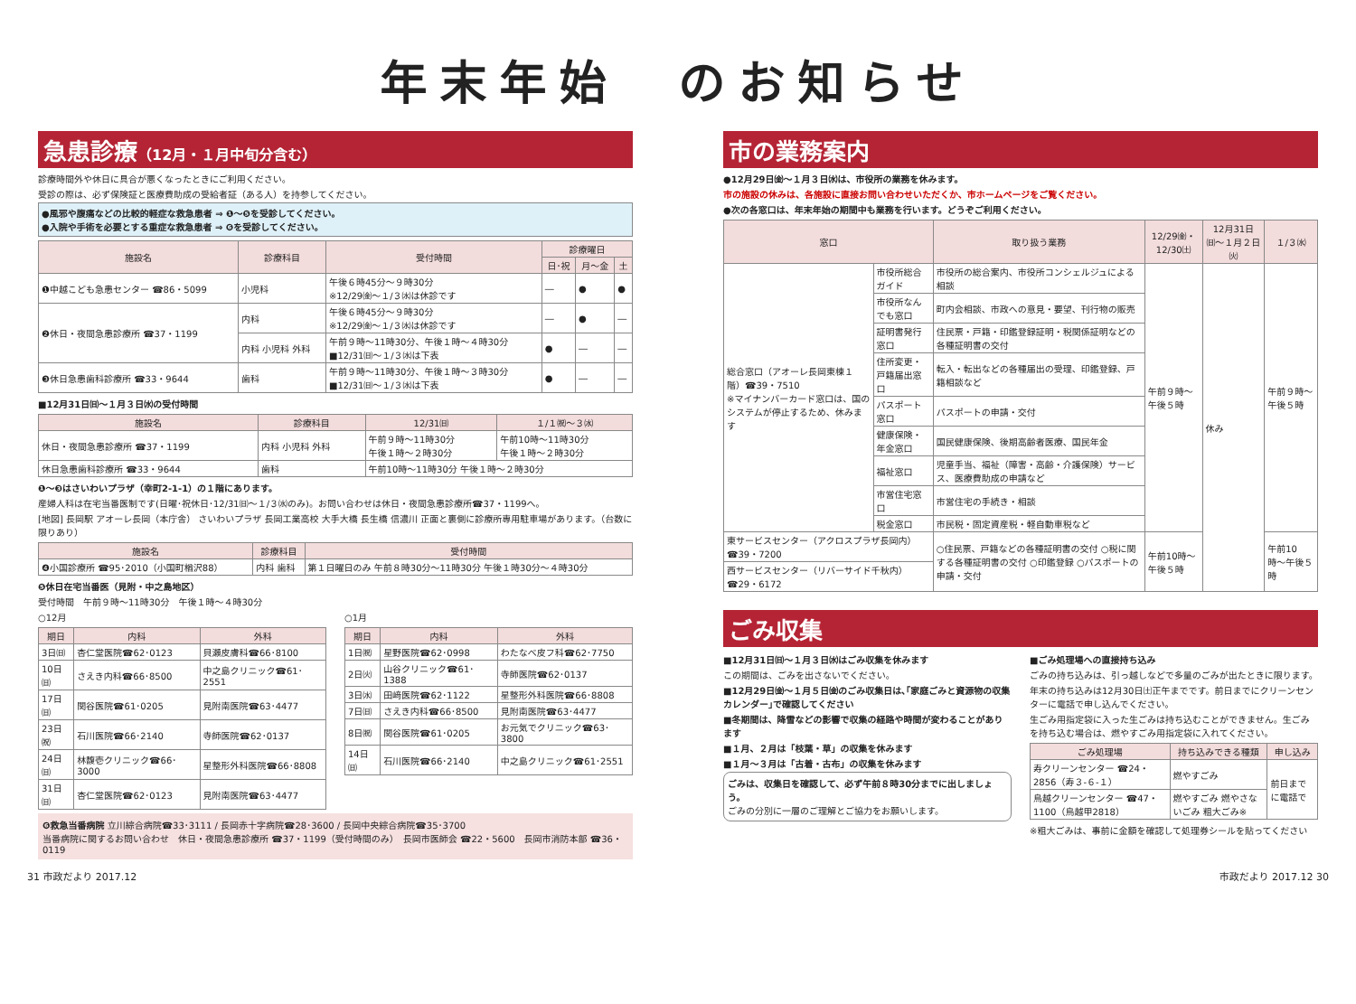年末年始　のお知らせ
急患診療（12月・１月中旬分含む）
診療時間外や休日に具合が悪くなったときにご利用ください。
受診の際は、必ず保険証と医療費助成の受給者証（ある人）を持参してください。
●風邪や腹痛などの比較的軽症な救急患者 ⇒ ❶〜❺を受診してください。
●入院や手術を必要とする重症な救急患者 ⇒ ❻を受診してください。
| 施設名 | 診療科目 | 受付時間 | 診療曜日 | | |
| --- | --- | --- | --- | --- | --- |
| | | | 日･祝 | 月〜金 | 土 |
| ❶中越こども急患センター ☎86・5099 | 小児科 | 午後６時45分〜９時30分 ※12/29㈮〜１/３㈬は休診です | ― | ● | ● |
| ❷休日・夜間急患診療所 ☎37・1199 | 内科 | 午後６時45分〜９時30分 ※12/29㈮〜１/３㈬は休診です | ― | ● | ― |
| | 内科 小児科 外科 | 午前９時〜11時30分、午後１時〜４時30分 ■12/31㈰〜１/３㈬は下表 | ● | ― | ― |
| ❸休日急患歯科診療所 ☎33・9644 | 歯科 | 午前９時〜11時30分、午後１時〜３時30分 ■12/31㈰〜１/３㈬は下表 | ● | ― | ― |
■12月31日㈰〜１月３日㈬の受付時間
| 施設名 | 診療科目 | 12/31㈰ | １/１㈷〜３㈬ |
| --- | --- | --- | --- |
| 休日・夜間急患診療所 ☎37・1199 | 内科 小児科 外科 | 午前９時〜11時30分 午後１時〜２時30分 | 午前10時〜11時30分 午後１時〜２時30分 |
| 休日急患歯科診療所 ☎33・9644 | 歯科 | 午前10時〜11時30分 午後１時〜２時30分 | |
❶〜❸はさいわいプラザ（幸町2-1-1）の１階にあります。
産婦人科は在宅当番医制です(日曜･祝休日･12/31㈰〜１/３㈬のみ)。お問い合わせは休日・夜間急患診療所☎37・1199へ。
[地図] 長岡駅 アオーレ長岡（本庁舎） さいわいプラザ 長岡工業高校 大手大橋 長生橋 信濃川 正面と裏側に診療所専用駐車場があります。（台数に限りあり）
| 施設名 | 診療科目 | 受付時間 |
| --- | --- | --- |
| ❹小国診療所 ☎95･2010（小国町楢沢88） | 内科 歯科 | 第１日曜日のみ 午前８時30分〜11時30分 午後１時30分〜４時30分 |
❺休日在宅当番医（見附・中之島地区）
受付時間　午前９時〜11時30分　午後１時〜４時30分
○12月
| 期日 | 内科 | 外科 |
| --- | --- | --- |
| 3日㈰ | 杏仁堂医院☎62･0123 | 貝瀬皮膚科☎66･8100 |
| 10日㈰ | さえき内科☎66･8500 | 中之島クリニック☎61･2551 |
| 17日㈰ | 関谷医院☎61･0205 | 見附南医院☎63･4477 |
| 23日㈷ | 石川医院☎66･2140 | 寺師医院☎62･0137 |
| 24日㈰ | 林馥壱クリニック☎66･3000 | 星整形外科医院☎66･8808 |
| 31日㈰ | 杏仁堂医院☎62･0123 | 見附南医院☎63･4477 |
○1月
| 期日 | 内科 | 外科 |
| --- | --- | --- |
| 1日㈷ | 星野医院☎62･0998 | わたなべ皮フ科☎62･7750 |
| 2日㈫ | 山谷クリニック☎61･1388 | 寺師医院☎62･0137 |
| 3日㈬ | 田﨑医院☎62･1122 | 星整形外科医院☎66･8808 |
| 7日㈰ | さえき内科☎66･8500 | 見附南医院☎63･4477 |
| 8日㈷ | 関谷医院☎61･0205 | お元気でクリニック☎63･3800 |
| 14日㈰ | 石川医院☎66･2140 | 中之島クリニック☎61･2551 |
❻救急当番病院 立川綜合病院☎33･3111 / 長岡赤十字病院☎28･3600 / 長岡中央綜合病院☎35･3700
当番病院に関するお問い合わせ　休日・夜間急患診療所 ☎37・1199（受付時間のみ）　長岡市医師会 ☎22・5600　長岡市消防本部 ☎36・0119
市の業務案内
●12月29日㈮〜１月３日㈬は、市役所の業務を休みます。
市の施設の休みは、各施設に直接お問い合わせいただくか、市ホームページをご覧ください。
●次の各窓口は、年末年始の期間中も業務を行います。どうぞご利用ください。
| 窓口 | | 取り扱う業務 | 12/29㈮・12/30㈯ | 12月31日㈰〜１月２日㈫ | １/３㈬ |
| --- | --- | --- | --- | --- | --- |
| 総合窓口（アオーレ長岡東棟１階）☎39・7510 ※マイナンバーカード窓口は、国のシステムが停止するため、休みます | 市役所総合ガイド | 市役所の総合案内、市役所コンシェルジュによる相談 | 午前９時〜午後５時 | 休み | 午前９時〜午後５時 |
| | 市役所なんでも窓口 | 町内会相談、市政への意見・要望、刊行物の販売 | | | |
| | 証明書発行窓口 | 住民票・戸籍・印鑑登録証明・税関係証明などの各種証明書の交付 | | | |
| | 住所変更・戸籍届出窓口 | 転入・転出などの各種届出の受理、印鑑登録、戸籍相談など | | | |
| | パスポート窓口 | パスポートの申請・交付 | | | |
| | 健康保険・年金窓口 | 国民健康保険、後期高齢者医療、国民年金 | | | |
| | 福祉窓口 | 児童手当、福祉（障害・高齢・介護保険）サービス、医療費助成の申請など | | | |
| | 市営住宅窓口 | 市営住宅の手続き・相談 | | | |
| | 税金窓口 | 市民税・固定資産税・軽自動車税など | | | |
| 東サービスセンター（アクロスプラザ長岡内）☎39・7200 | | ○住民票、戸籍などの各種証明書の交付 ○税に関する各種証明書の交付 ○印鑑登録 ○パスポートの申請・交付 | 午前10時〜午後５時 | | 午前10時〜午後５時 |
| 西サービスセンター（リバーサイド千秋内）☎29・6172 | | | | | |
ごみ収集
■12月31日㈰〜１月３日㈬はごみ収集を休みます
この期間は、ごみを出さないでください。
■12月29日㈮〜１月５日㈮のごみ収集日は､｢家庭ごみと資源物の収集カレンダー｣で確認してください
■冬期間は、降雪などの影響で収集の経路や時間が変わることがあります
■１月、２月は「枝葉・草」の収集を休みます
■１月〜３月は「古着・古布」の収集を休みます
ごみは、収集日を確認して、必ず午前８時30分までに出しましょう。
ごみの分別に一層のご理解とご協力をお願いします。
■ごみ処理場への直接持ち込み
ごみの持ち込みは、引っ越しなどで多量のごみが出たときに限ります。
年末の持ち込みは12月30日㈯正午までです。前日までにクリーンセンターに電話で申し込んでください。
生ごみ用指定袋に入った生ごみは持ち込むことができません。生ごみを持ち込む場合は、燃やすごみ用指定袋に入れてください。
| ごみ処理場 | 持ち込みできる種類 | 申し込み |
| --- | --- | --- |
| 寿クリーンセンター ☎24・2856（寿３-６-１） | 燃やすごみ | 前日までに電話で |
| 鳥越クリーンセンター ☎47・1100（鳥越甲2818） | 燃やすごみ 燃やさないごみ 粗大ごみ※ | |
※粗大ごみは、事前に金額を確認して処理券シールを貼ってください
31 市政だより 2017.12 市政だより 2017.12 30